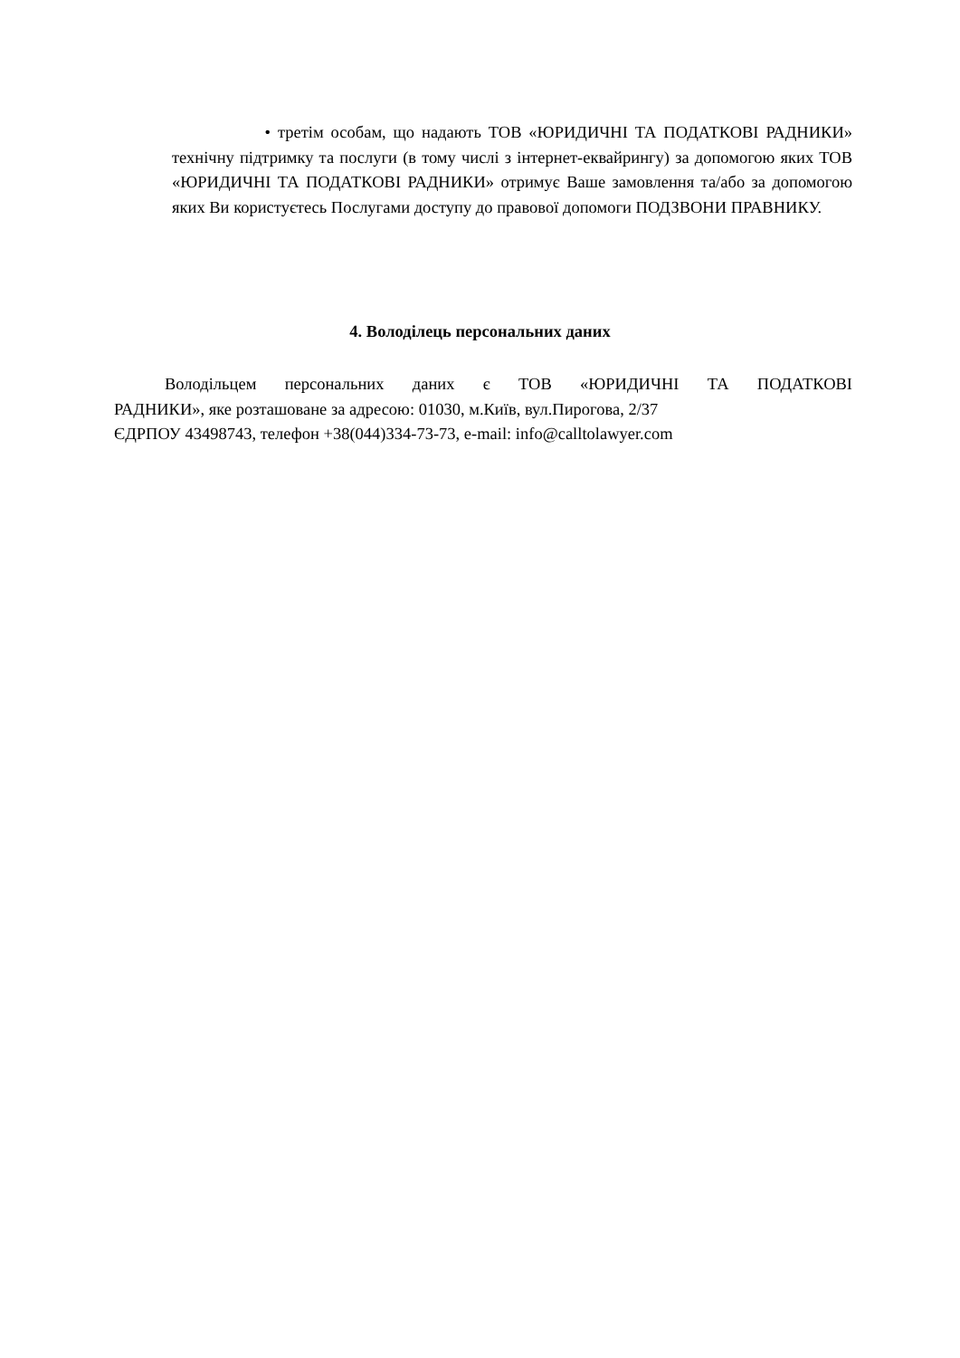• третім особам, що надають ТОВ «ЮРИДИЧНІ ТА ПОДАТКОВІ РАДНИКИ» технічну підтримку та послуги (в тому числі з інтернет-еквайрингу) за допомогою яких ТОВ «ЮРИДИЧНІ ТА ПОДАТКОВІ РАДНИКИ» отримує Ваше замовлення та/або за допомогою яких Ви користуєтесь Послугами доступу до правової допомоги ПОДЗВОНИ ПРАВНИКУ.
4. Володілець персональних даних
Володільцем персональних даних є ТОВ «ЮРИДИЧНІ ТА ПОДАТКОВІ
РАДНИКИ», яке розташоване за адресою: 01030, м.Київ, вул.Пирогова, 2/37
ЄДРПОУ 43498743, телефон +38(044)334-73-73, e-mail: info@calltolawyer.com